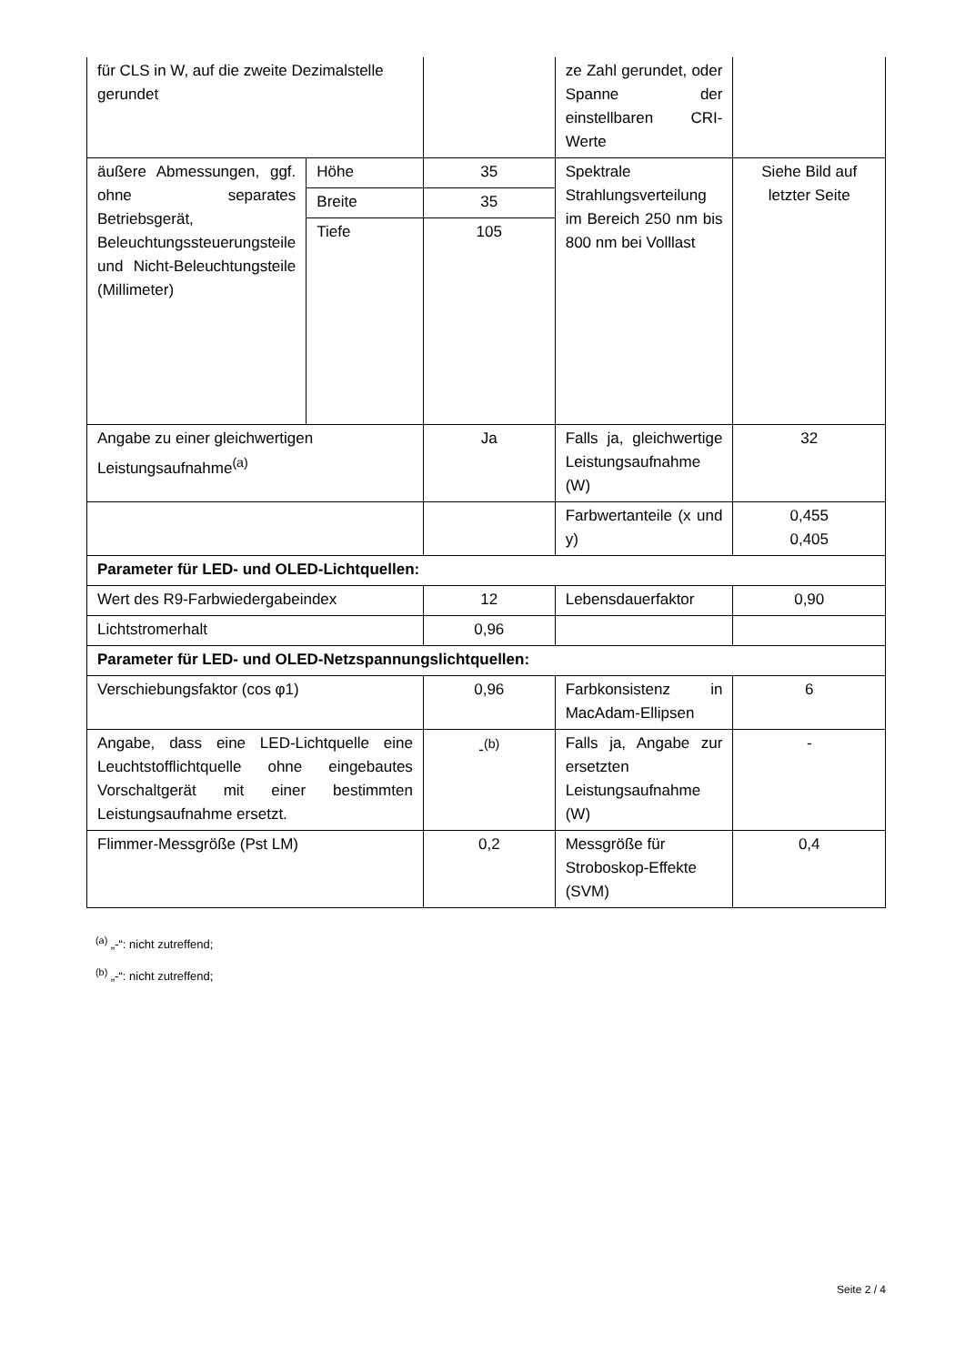| für CLS in W, auf die zweite Dezimalstelle gerundet | | | ze Zahl gerundet, oder Spanne der einstellbaren CRI-Werte | |
| äußere Abmessungen, ggf. ohne separates Betriebsgerät, Beleuchtungssteuerungsteile und Nicht-Beleuchtungsteile (Millimeter) | Höhe | 35 | Spektrale Strahlungsverteilung im Bereich 250 nm bis 800 nm bei Volllast | Siehe Bild auf letzter Seite |
| | Breite | 35 | | |
| | Tiefe | 105 | | |
| Angabe zu einer gleichwertigen Leistungsaufnahme<sup>(a)</sup> | | Ja | Falls ja, gleichwertige Leistungsaufnahme (W) | 32 |
| | | | Farbwertanteile (x und y) | 0,455 0,405 |
| Parameter für LED- und OLED-Lichtquellen: | | | | |
| Wert des R9-Farbwiedergabeindex | | 12 | Lebensdauerfaktor | 0,90 |
| Lichtstromerhalt | | 0,96 | | |
| Parameter für LED- und OLED-Netzspannungslichtquellen: | | | | |
| Verschiebungsfaktor (cos φ1) | | 0,96 | Farbkonsistenz in MacAdam-Ellipsen | 6 |
| Angabe, dass eine LED-Lichtquelle eine Leuchtstofflichtquelle ohne eingebautes Vorschaltgerät mit einer bestimmten Leistungsaufnahme ersetzt. | | -<sup>(b)</sup> | Falls ja, Angabe zur ersetzten Leistungsaufnahme (W) | - |
| Flimmer-Messgröße (Pst LM) | | 0,2 | Messgröße für Stroboskop-Effekte (SVM) | 0,4 |
<sup>(a)</sup> „-“: nicht zutreffend;
<sup>(b)</sup> „-“: nicht zutreffend;
Seite 2 / 4